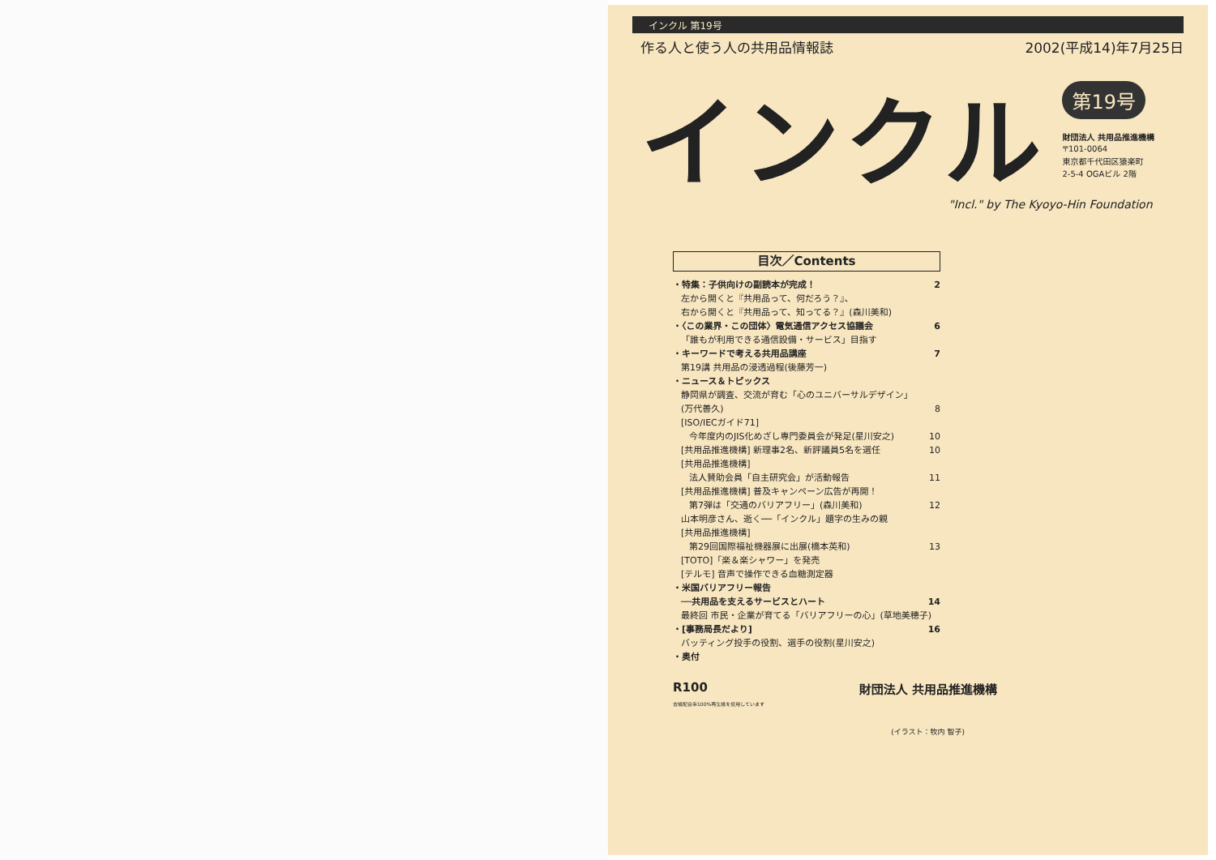インクル 第19号
作る人と使う人の共用品情報誌 2002(平成14)年7月25日
インクル
第19号
財団法人 共用品推進機構
〒101-0064
東京都千代田区猿楽町
2-5-4 OGAビル 2階
"Incl." by The Kyoyo-Hin Foundation
目次／Contents
・特集：子供向けの副読本が完成！ 2
左から開くと『共用品って、何だろう？』、
右から開くと『共用品って、知ってる？』(森川美和)
・〈この業界・この団体〉電気通信アクセス協議会 6
「誰もが利用できる通信設備・サービス」目指す
・キーワードで考える共用品講座 7
第19講 共用品の浸透過程(後藤芳一)
・ニュース＆トピックス
静岡県が調査、交流が育む「心のユニバーサルデザイン」
(万代善久) 8
[ISO/IECガイド71]
今年度内のJIS化めざし専門委員会が発足(星川安之) 10
[共用品推進機構] 新理事2名、新評議員5名を選任 10
[共用品推進機構]
法人賛助会員「自主研究会」が活動報告 11
[共用品推進機構] 普及キャンペーン広告が再開！
第7弾は「交通のバリアフリー」(森川美和) 12
山本明彦さん、逝く──「インクル」題字の生みの親
[共用品推進機構]
第29回国際福祉機器展に出展(橋本英和) 13
[TOTO]「楽＆楽シャワー」を発売
[テルモ] 音声で操作できる血糖測定器
・米国バリアフリー報告
──共用品を支えるサービスとハート 14
最終回 市民・企業が育てる「バリアフリーの心」(草地美穂子)
・[事務局長だより] 16
バッティング投手の役割、選手の役割(星川安之)
・奥付
(イラスト：牧内 智子)
R100
古紙配合率100%再生紙を使用しています 財団法人 共用品推進機構